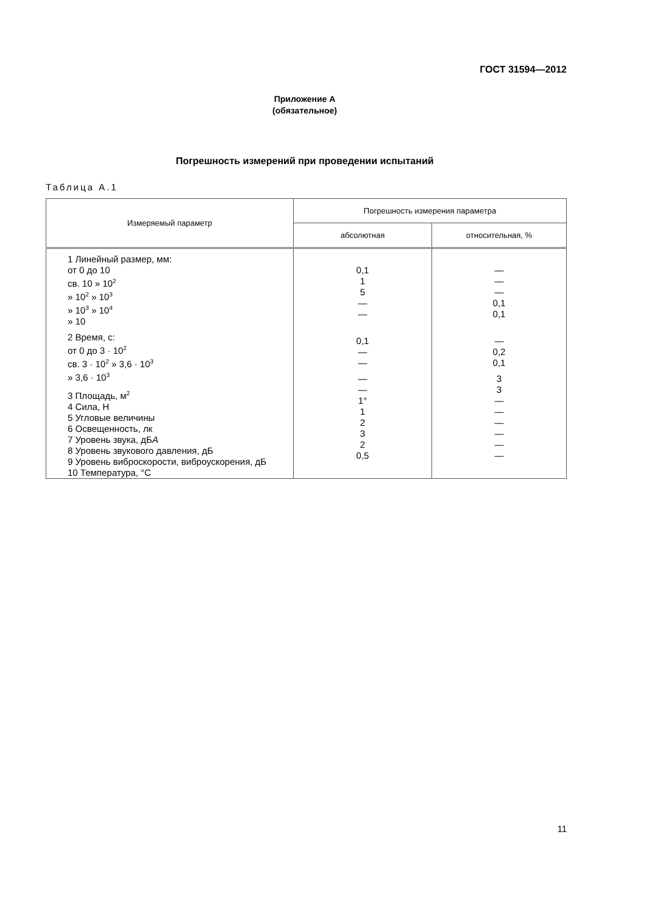ГОСТ 31594—2012
Приложение А
(обязательное)
Погрешность измерений при проведении испытаний
Таблица А.1
| Измеряемый параметр | Погрешность измерения параметра | |
| --- | --- | --- |
| | абсолютная | относительная, % |
| 1 Линейный размер, мм: от 0 до 10 св. 10 » 10<sup>2</sup> » 10<sup>2</sup> » 10<sup>3</sup> » 10<sup>3</sup> » 10<sup>4</sup> » 10 2 Время, с: от 0 до 3 · 10<sup>2</sup> св. 3 · 10<sup>2</sup> » 3,6 · 10<sup>3</sup> » 3,6 · 10<sup>3</sup> 3 Площадь, м<sup>2</sup> 4 Сила, Н 5 Угловые величины 6 Освещенность, лк 7 Уровень звука, дБ А 8 Уровень звукового давления, дБ 9 Уровень виброскорости, виброускорения, дБ 10 Температура, °С | 0,1 1 5 — — 0,1 — — — — 1° 1 2 3 2 0,5 | — — — 0,1 0,1 — 0,2 0,1 3 3 — — — — — — |
11